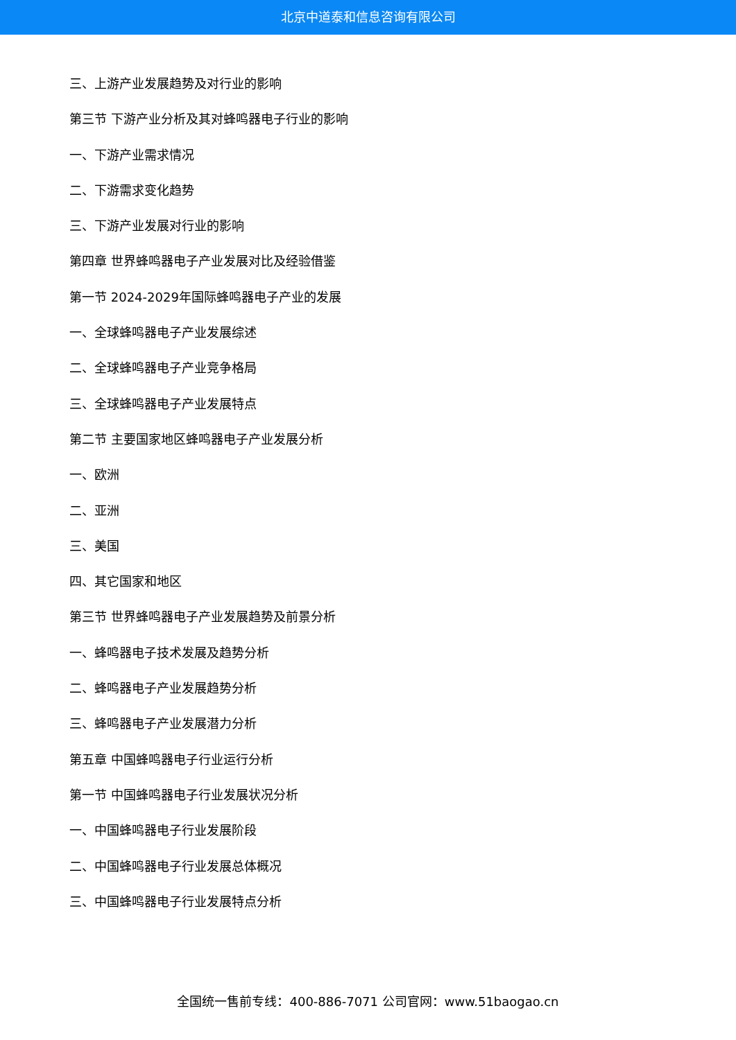北京中道泰和信息咨询有限公司
三、上游产业发展趋势及对行业的影响
第三节 下游产业分析及其对蜂鸣器电子行业的影响
一、下游产业需求情况
二、下游需求变化趋势
三、下游产业发展对行业的影响
第四章 世界蜂鸣器电子产业发展对比及经验借鉴
第一节 2024-2029年国际蜂鸣器电子产业的发展
一、全球蜂鸣器电子产业发展综述
二、全球蜂鸣器电子产业竞争格局
三、全球蜂鸣器电子产业发展特点
第二节 主要国家地区蜂鸣器电子产业发展分析
一、欧洲
二、亚洲
三、美国
四、其它国家和地区
第三节 世界蜂鸣器电子产业发展趋势及前景分析
一、蜂鸣器电子技术发展及趋势分析
二、蜂鸣器电子产业发展趋势分析
三、蜂鸣器电子产业发展潜力分析
第五章 中国蜂鸣器电子行业运行分析
第一节 中国蜂鸣器电子行业发展状况分析
一、中国蜂鸣器电子行业发展阶段
二、中国蜂鸣器电子行业发展总体概况
三、中国蜂鸣器电子行业发展特点分析
全国统一售前专线：400-886-7071 公司官网：www.51baogao.cn